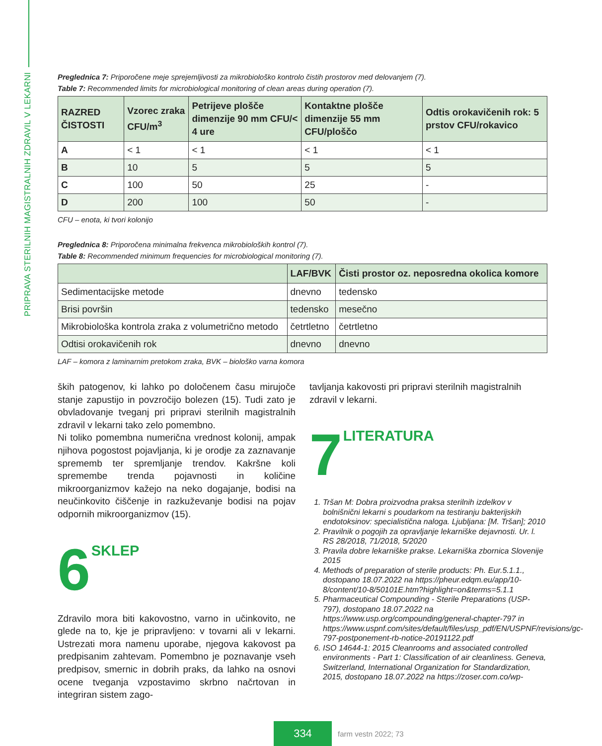PRIPRAVA STERILNIH MAGISTRALNIH ZDRAVIL V LEKARNI
Preglednica 7: Priporočene meje sprejemljivosti za mikrobiološko kontrolo čistih prostorov med delovanjem (7).
Table 7: Recommended limits for microbiological monitoring of clean areas during operation (7).
| RAZRED ČISTOSTI | Vzorec zraka CFU/m<sup>3</sup> | Petrijeve plošče dimenzije 90 mm CFU/< 4 ure | Kontaktne plošče dimenzije 55 mm CFU/ploščo | Odtis orokavičenih rok: 5 prstov CFU/rokavico |
| --- | --- | --- | --- | --- |
| A | < 1 | < 1 | < 1 | < 1 |
| B | 10 | 5 | 5 | 5 |
| C | 100 | 50 | 25 | - |
| D | 200 | 100 | 50 | - |
CFU – enota, ki tvori kolonijo
Preglednica 8: Priporočena minimalna frekvenca mikrobioloških kontrol (7).
Table 8: Recommended minimum frequencies for microbiological monitoring (7).
| | LAF/BVK | Čisti prostor oz. neposredna okolica komore |
| --- | --- | --- |
| Sedimentacijske metode | dnevno | tedensko |
| Brisi površin | tedensko | mesečno |
| Mikrobiološka kontrola zraka z volumetrično metodo | četrtletno | četrtletno |
| Odtisi orokavičenih rok | dnevno | dnevno |
LAF – komora z laminarnim pretokom zraka, BVK – biološko varna komora
ških patogenov, ki lahko po določenem času mirujoče stanje zapustijo in povzročijo bolezen (15). Tudi zato je obvladovanje tveganj pri pripravi sterilnih magistralnih zdravil v lekarni tako zelo pomembno.
Ni toliko pomembna numerična vrednost kolonij, ampak njihova pogostost pojavljanja, ki je orodje za zaznavanje sprememb ter spremljanje trendov. Kakršne koli spremembe trenda pojavnosti in količine mikroorganizmov kažejo na neko dogajanje, bodisi na neučinkovito čiščenje in razkuževanje bodisi na pojav odpornih mikroorganizmov (15).
6 SKLEP
Zdravilo mora biti kakovostno, varno in učinkovito, ne glede na to, kje je pripravljeno: v tovarni ali v lekarni. Ustrezati mora namenu uporabe, njegova kakovost pa predpisanim zahtevam. Pomembno je poznavanje vseh predpisov, smernic in dobrih praks, da lahko na osnovi ocene tveganja vzpostavimo skrbno načrtovan in integriran sistem zago-
tavljanja kakovosti pri pripravi sterilnih magistralnih zdravil v lekarni.
7 LITERATURA
1. Tršan M: Dobra proizvodna praksa sterilnih izdelkov v bolnišnični lekarni s poudarkom na testiranju bakterijskih endotoksinov: specialistična naloga. Ljubljana: [M. Tršan]; 2010
2. Pravilnik o pogojih za opravljanje lekarniške dejavnosti. Ur. l. RS 28/2018, 71/2018, 5/2020
3. Pravila dobre lekarniške prakse. Lekarniška zbornica Slovenije 2015
4. Methods of preparation of sterile products: Ph. Eur.5.1.1., dostopano 18.07.2022 na https://pheur.edqm.eu/app/10-8/content/10-8/50101E.htm?highlight=on&terms=5.1.1
5. Pharmaceutical Compounding - Sterile Preparations (USP-797), dostopano 18.07.2022 na https://www.usp.org/compounding/general-chapter-797 in https://www.uspnf.com/sites/default/files/usp_pdf/EN/USPNF/revisions/gc-797-postponement-rb-notice-20191122.pdf
6. ISO 14644-1: 2015 Cleanrooms and associated controlled environments - Part 1: Classification of air cleanliness. Geneva, Switzerland, International Organization for Standardization, 2015, dostopano 18.07.2022 na https://zoser.com.co/wp-
334
farm vestn 2022; 73